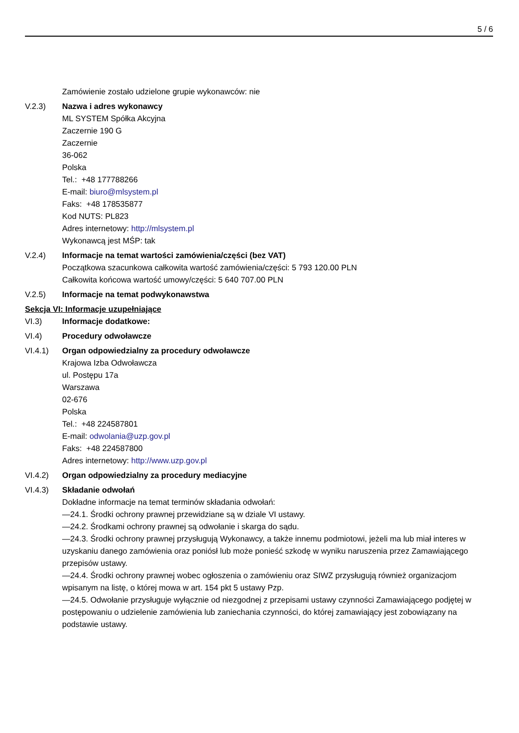5 / 6
Zamówienie zostało udzielone grupie wykonawców: nie
V.2.3) Nazwa i adres wykonawcy
ML SYSTEM Spółka Akcyjna
Zaczernie 190 G
Zaczernie
36-062
Polska
Tel.: +48 177788266
E-mail: biuro@mlsystem.pl
Faks: +48 178535877
Kod NUTS: PL823
Adres internetowy: http://mlsystem.pl
Wykonawcą jest MŚP: tak
V.2.4) Informacje na temat wartości zamówienia/części (bez VAT)
Początkowa szacunkowa całkowita wartość zamówienia/części: 5 793 120.00 PLN
Całkowita końcowa wartość umowy/części: 5 640 707.00 PLN
V.2.5) Informacje na temat podwykonawstwa
Sekcja VI: Informacje uzupełniające
VI.3) Informacje dodatkowe:
VI.4) Procedury odwoławcze
VI.4.1) Organ odpowiedzialny za procedury odwoławcze
Krajowa Izba Odwoławcza
ul. Postępu 17a
Warszawa
02-676
Polska
Tel.: +48 224587801
E-mail: odwolania@uzp.gov.pl
Faks: +48 224587800
Adres internetowy: http://www.uzp.gov.pl
VI.4.2) Organ odpowiedzialny za procedury mediacyjne
VI.4.3) Składanie odwołań
Dokładne informacje na temat terminów składania odwołań:
—24.1. Środki ochrony prawnej przewidziane są w dziale VI ustawy.
—24.2. Środkami ochrony prawnej są odwołanie i skarga do sądu.
—24.3. Środki ochrony prawnej przysługują Wykonawcy, a także innemu podmiotowi, jeżeli ma lub miał interes w uzyskaniu danego zamówienia oraz poniósł lub może ponieść szkodę w wyniku naruszenia przez Zamawiającego przepisów ustawy.
—24.4. Środki ochrony prawnej wobec ogłoszenia o zamówieniu oraz SIWZ przysługują również organizacjom wpisanym na listę, o której mowa w art. 154 pkt 5 ustawy Pzp.
—24.5. Odwołanie przysługuje wyłącznie od niezgodnej z przepisami ustawy czynności Zamawiającego podjętej w postępowaniu o udzielenie zamówienia lub zaniechania czynności, do której zamawiający jest zobowiązany na podstawie ustawy.